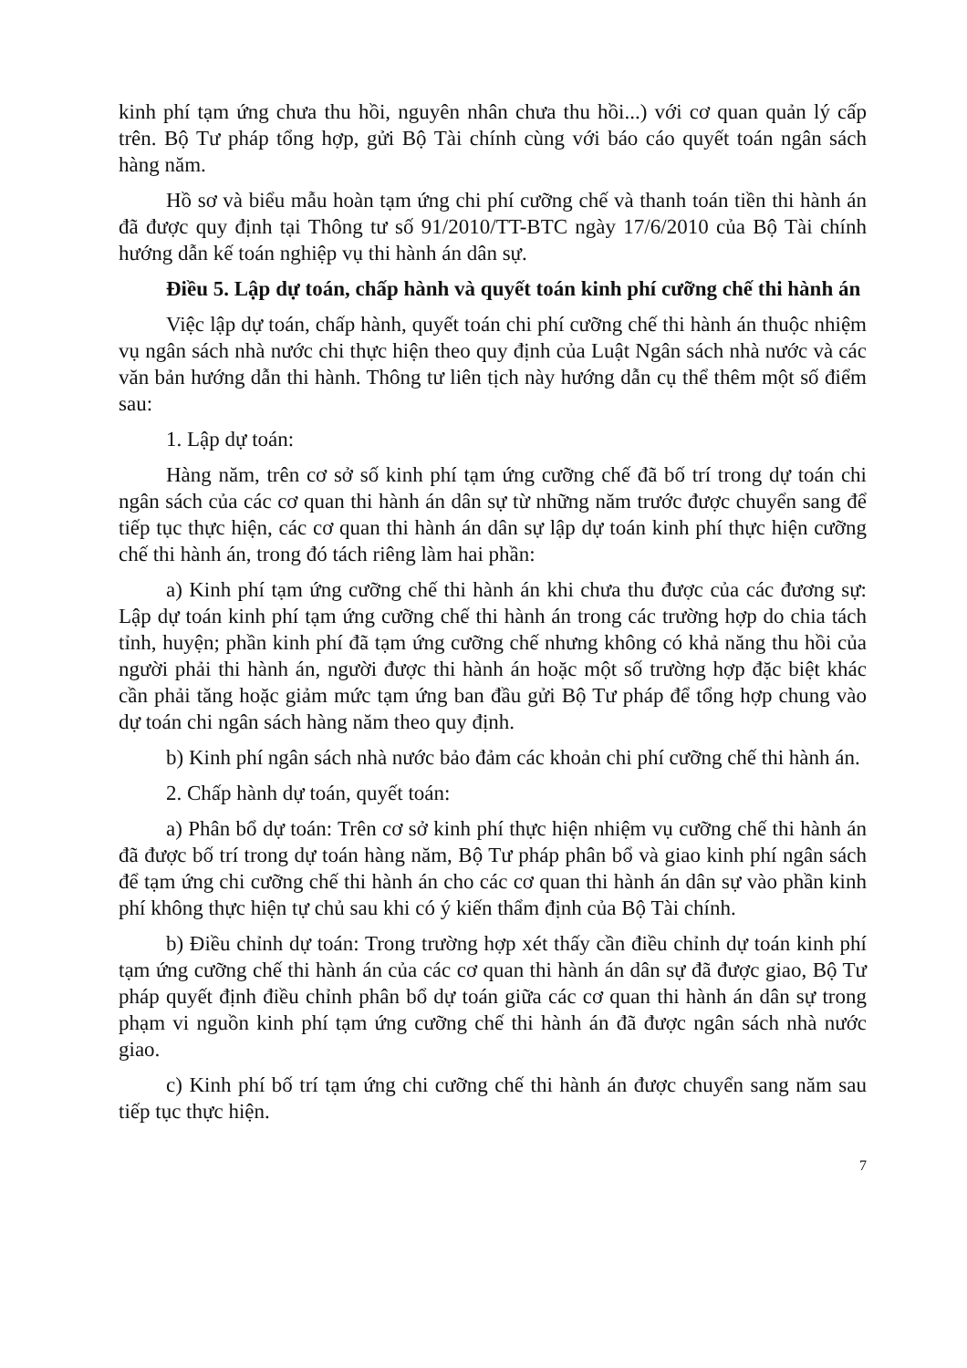kinh phí tạm ứng chưa thu hồi, nguyên nhân chưa thu hồi...) với cơ quan quản lý cấp trên. Bộ Tư pháp tổng hợp, gửi Bộ Tài chính cùng với báo cáo quyết toán ngân sách hàng năm.
Hồ sơ và biểu mẫu hoàn tạm ứng chi phí cưỡng chế và thanh toán tiền thi hành án đã được quy định tại Thông tư số 91/2010/TT-BTC ngày 17/6/2010 của Bộ Tài chính hướng dẫn kế toán nghiệp vụ thi hành án dân sự.
Điều 5. Lập dự toán, chấp hành và quyết toán kinh phí cưỡng chế thi hành án
Việc lập dự toán, chấp hành, quyết toán chi phí cưỡng chế thi hành án thuộc nhiệm vụ ngân sách nhà nước chi thực hiện theo quy định của Luật Ngân sách nhà nước và các văn bản hướng dẫn thi hành. Thông tư liên tịch này hướng dẫn cụ thể thêm một số điểm sau:
1. Lập dự toán:
Hàng năm, trên cơ sở số kinh phí tạm ứng cưỡng chế đã bố trí trong dự toán chi ngân sách của các cơ quan thi hành án dân sự từ những năm trước được chuyển sang để tiếp tục thực hiện, các cơ quan thi hành án dân sự lập dự toán kinh phí thực hiện cưỡng chế thi hành án, trong đó tách riêng làm hai phần:
a) Kinh phí tạm ứng cưỡng chế thi hành án khi chưa thu được của các đương sự: Lập dự toán kinh phí tạm ứng cưỡng chế thi hành án trong các trường hợp do chia tách tỉnh, huyện; phần kinh phí đã tạm ứng cưỡng chế nhưng không có khả năng thu hồi của người phải thi hành án, người được thi hành án hoặc một số trường hợp đặc biệt khác cần phải tăng hoặc giảm mức tạm ứng ban đầu gửi Bộ Tư pháp để tổng hợp chung vào dự toán chi ngân sách hàng năm theo quy định.
b) Kinh phí ngân sách nhà nước bảo đảm các khoản chi phí cưỡng chế thi hành án.
2. Chấp hành dự toán, quyết toán:
a) Phân bổ dự toán: Trên cơ sở kinh phí thực hiện nhiệm vụ cưỡng chế thi hành án đã được bố trí trong dự toán hàng năm, Bộ Tư pháp phân bổ và giao kinh phí ngân sách để tạm ứng chi cưỡng chế thi hành án cho các cơ quan thi hành án dân sự vào phần kinh phí không thực hiện tự chủ sau khi có ý kiến thẩm định của Bộ Tài chính.
b) Điều chỉnh dự toán: Trong trường hợp xét thấy cần điều chỉnh dự toán kinh phí tạm ứng cưỡng chế thi hành án của các cơ quan thi hành án dân sự đã được giao, Bộ Tư pháp quyết định điều chỉnh phân bổ dự toán giữa các cơ quan thi hành án dân sự trong phạm vi nguồn kinh phí tạm ứng cưỡng chế thi hành án đã được ngân sách nhà nước giao.
c) Kinh phí bố trí tạm ứng chi cưỡng chế thi hành án được chuyển sang năm sau tiếp tục thực hiện.
7